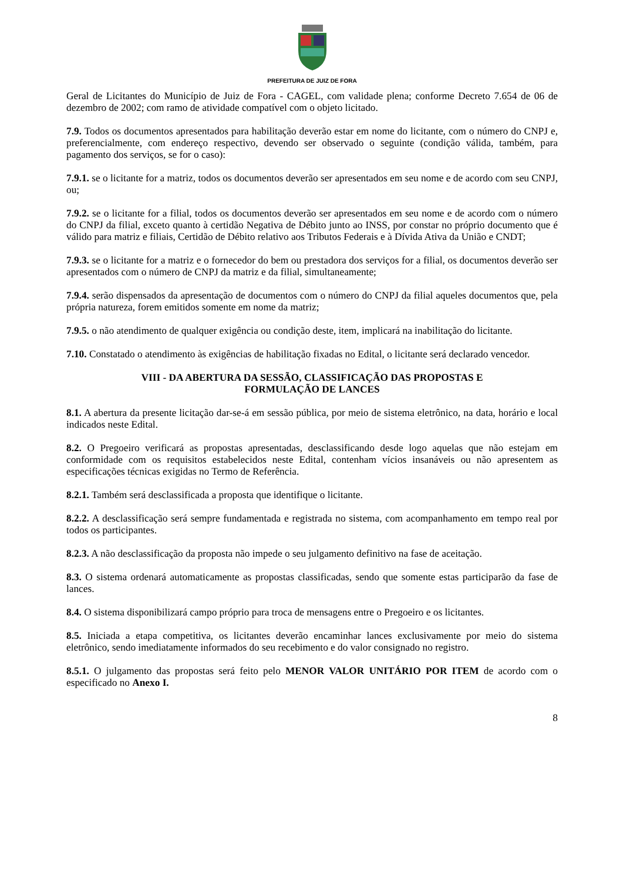PREFEITURA DE JUIZ DE FORA
Geral de Licitantes do Município de Juiz de Fora - CAGEL, com validade plena; conforme Decreto 7.654 de 06 de dezembro de 2002; com ramo de atividade compatível com o objeto licitado.
7.9. Todos os documentos apresentados para habilitação deverão estar em nome do licitante, com o número do CNPJ e, preferencialmente, com endereço respectivo, devendo ser observado o seguinte (condição válida, também, para pagamento dos serviços, se for o caso):
7.9.1. se o licitante for a matriz, todos os documentos deverão ser apresentados em seu nome e de acordo com seu CNPJ, ou;
7.9.2. se o licitante for a filial, todos os documentos deverão ser apresentados em seu nome e de acordo com o número do CNPJ da filial, exceto quanto à certidão Negativa de Débito junto ao INSS, por constar no próprio documento que é válido para matriz e filiais, Certidão de Débito relativo aos Tributos Federais e à Dívida Ativa da União e CNDT;
7.9.3. se o licitante for a matriz e o fornecedor do bem ou prestadora dos serviços for a filial, os documentos deverão ser apresentados com o número de CNPJ da matriz e da filial, simultaneamente;
7.9.4. serão dispensados da apresentação de documentos com o número do CNPJ da filial aqueles documentos que, pela própria natureza, forem emitidos somente em nome da matriz;
7.9.5. o não atendimento de qualquer exigência ou condição deste, item, implicará na inabilitação do licitante.
7.10. Constatado o atendimento às exigências de habilitação fixadas no Edital, o licitante será declarado vencedor.
VIII - DA ABERTURA DA SESSÃO, CLASSIFICAÇÃO DAS PROPOSTAS E
FORMULAÇÃO DE LANCES
8.1. A abertura da presente licitação dar-se-á em sessão pública, por meio de sistema eletrônico, na data, horário e local indicados neste Edital.
8.2. O Pregoeiro verificará as propostas apresentadas, desclassificando desde logo aquelas que não estejam em conformidade com os requisitos estabelecidos neste Edital, contenham vícios insanáveis ou não apresentem as especificações técnicas exigidas no Termo de Referência.
8.2.1. Também será desclassificada a proposta que identifique o licitante.
8.2.2. A desclassificação será sempre fundamentada e registrada no sistema, com acompanhamento em tempo real por todos os participantes.
8.2.3. A não desclassificação da proposta não impede o seu julgamento definitivo na fase de aceitação.
8.3. O sistema ordenará automaticamente as propostas classificadas, sendo que somente estas participarão da fase de lances.
8.4. O sistema disponibilizará campo próprio para troca de mensagens entre o Pregoeiro e os licitantes.
8.5. Iniciada a etapa competitiva, os licitantes deverão encaminhar lances exclusivamente por meio do sistema eletrônico, sendo imediatamente informados do seu recebimento e do valor consignado no registro.
8.5.1. O julgamento das propostas será feito pelo MENOR VALOR UNITÁRIO POR ITEM de acordo com o especificado no Anexo I.
8